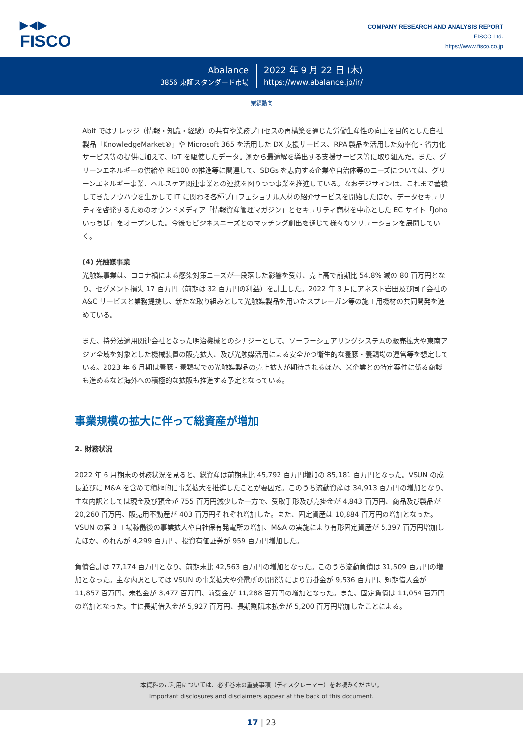▶◀▶
FISCO
COMPANY RESEARCH AND ANALYSIS REPORT
FISCO Ltd.
https://www.fisco.co.jp
Abalance
3856 東証スタンダード市場
2022 年 9 月 22 日 (木)
https://www.abalance.jp/ir/
業績動向
Abit ではナレッジ（情報・知識・経験）の共有や業務プロセスの再構築を通じた労働生産性の向上を目的とした自社製品「KnowledgeMarket®」や Microsoft 365 を活用した DX 支援サービス、RPA 製品を活用した効率化・省力化サービス等の提供に加えて、IoT を駆使したデータ計測から最適解を導出する支援サービス等に取り組んだ。また、グリーンエネルギーの供給や RE100 の推進等に関連して、SDGs を志向する企業や自治体等のニーズについては、グリーンエネルギー事業、ヘルスケア関連事業との連携を図りつつ事業を推進している。なおデジサインは、これまで蓄積してきたノウハウを生かして IT に関わる各種プロフェショナル人材の紹介サービスを開始したほか、データセキュリティを啓発するためのオウンドメディア「情報資産管理マガジン」とセキュリティ商材を中心とした EC サイト「Joho いっちば」をオープンした。今後もビジネスニーズとのマッチング創出を通じて様々なソリューションを展開していく。
(4) 光触媒事業
光触媒事業は、コロナ禍による感染対策ニーズが一段落した影響を受け、売上高で前期比 54.8% 減の 80 百万円となり、セグメント損失 17 百万円（前期は 32 百万円の利益）を計上した。2022 年 3 月にアネスト岩田及び同子会社の A&C サービスと業務提携し、新たな取り組みとして光触媒製品を用いたスプレーガン等の施工用機材の共同開発を進めている。
また、持分法適用関連会社となった明治機械とのシナジーとして、ソーラーシェアリングシステムの販売拡大や東南アジア全域を対象とした機械装置の販売拡大、及び光触媒活用による安全かつ衛生的な養豚・養鶏場の運営等を想定している。2023 年 6 月期は養豚・養鶏場での光触媒製品の売上拡大が期待されるほか、米企業との特定案件に係る商談も進めるなど海外への積極的な拡販も推進する予定となっている。
事業規模の拡大に伴って総資産が増加
2. 財務状況
2022 年 6 月期末の財務状況を見ると、総資産は前期末比 45,792 百万円増加の 85,181 百万円となった。VSUN の成長並びに M&A を含めて積極的に事業拡大を推進したことが要因だ。このうち流動資産は 34,913 百万円の増加となり、主な内訳としては現金及び預金が 755 百万円減少した一方で、受取手形及び売掛金が 4,843 百万円、商品及び製品が 20,260 百万円、販売用不動産が 403 百万円それぞれ増加した。また、固定資産は 10,884 百万円の増加となった。VSUN の第 3 工場稼働後の事業拡大や自社保有発電所の増加、M&A の実施により有形固定資産が 5,397 百万円増加したほか、のれんが 4,299 百万円、投資有価証券が 959 百万円増加した。
負債合計は 77,174 百万円となり、前期末比 42,563 百万円の増加となった。このうち流動負債は 31,509 百万円の増加となった。主な内訳としては VSUN の事業拡大や発電所の開発等により買掛金が 9,536 百万円、短期借入金が 11,857 百万円、未払金が 3,477 百万円、前受金が 11,288 百万円の増加となった。また、固定負債は 11,054 百万円の増加となった。主に長期借入金が 5,927 百万円、長期割賦未払金が 5,200 百万円増加したことによる。
本資料のご利用については、必ず巻末の重要事項（ディスクレーマー）をお読みください。
Important disclosures and disclaimers appear at the back of this document.
17 | 23